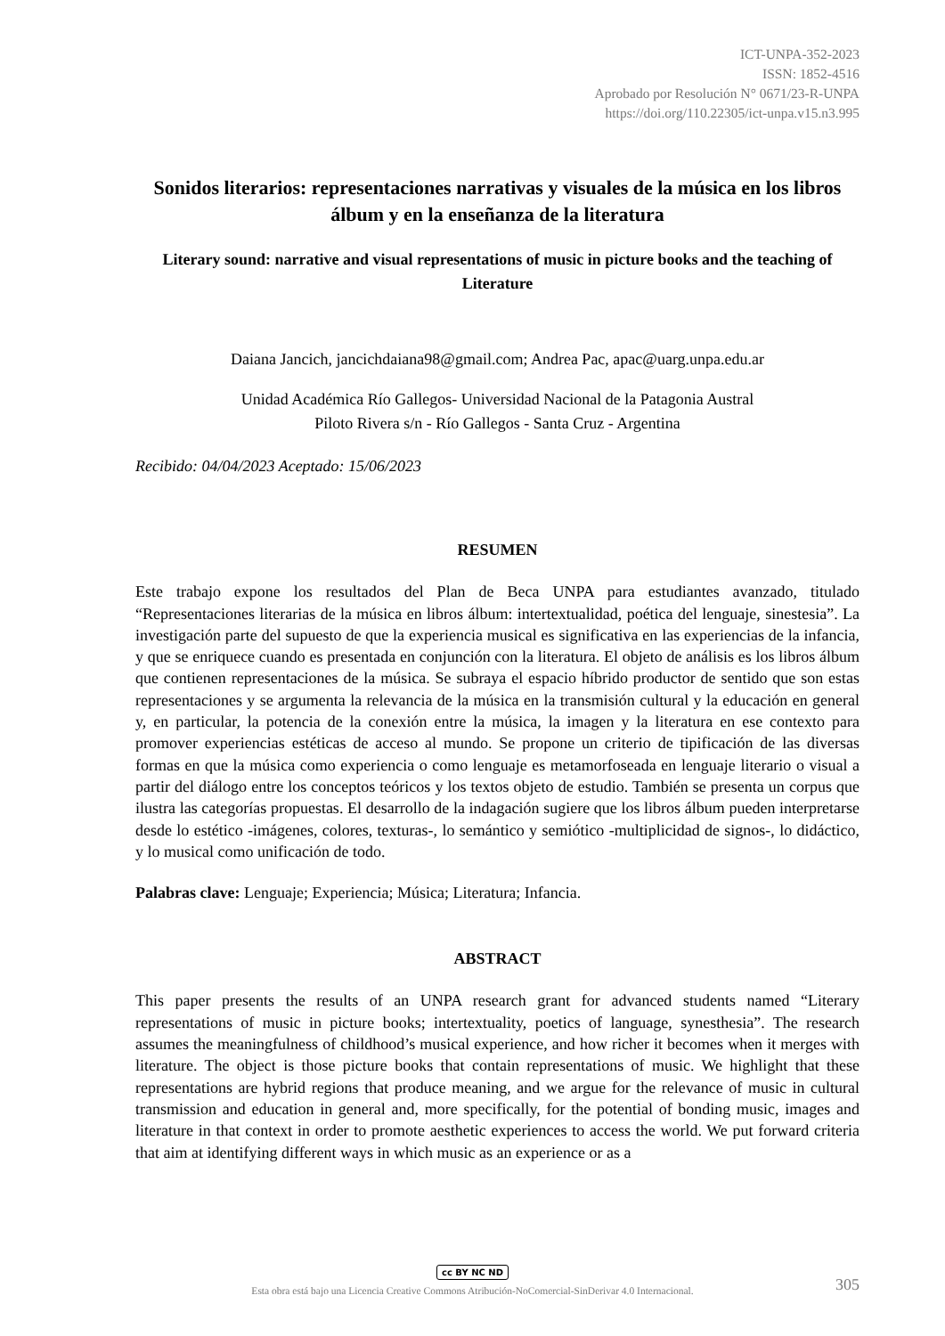ICT-UNPA-352-2023
ISSN: 1852-4516
Aprobado por Resolución N° 0671/23-R-UNPA
https://doi.org/110.22305/ict-unpa.v15.n3.995
Sonidos literarios: representaciones narrativas y visuales de la música en los libros álbum y en la enseñanza de la literatura
Literary sound: narrative and visual representations of music in picture books and the teaching of Literature
Daiana Jancich, jancichdaiana98@gmail.com; Andrea Pac, apac@uarg.unpa.edu.ar
Unidad Académica Río Gallegos- Universidad Nacional de la Patagonia Austral
Piloto Rivera s/n - Río Gallegos - Santa Cruz - Argentina
Recibido: 04/04/2023 Aceptado: 15/06/2023
RESUMEN
Este trabajo expone los resultados del Plan de Beca UNPA para estudiantes avanzado, titulado “Representaciones literarias de la música en libros álbum: intertextualidad, poética del lenguaje, sinestesia”. La investigación parte del supuesto de que la experiencia musical es significativa en las experiencias de la infancia, y que se enriquece cuando es presentada en conjunción con la literatura. El objeto de análisis es los libros álbum que contienen representaciones de la música. Se subraya el espacio híbrido productor de sentido que son estas representaciones y se argumenta la relevancia de la música en la transmisión cultural y la educación en general y, en particular, la potencia de la conexión entre la música, la imagen y la literatura en ese contexto para promover experiencias estéticas de acceso al mundo. Se propone un criterio de tipificación de las diversas formas en que la música como experiencia o como lenguaje es metamorfoseada en lenguaje literario o visual a partir del diálogo entre los conceptos teóricos y los textos objeto de estudio. También se presenta un corpus que ilustra las categorías propuestas. El desarrollo de la indagación sugiere que los libros álbum pueden interpretarse desde lo estético -imágenes, colores, texturas-, lo semántico y semiótico -multiplicidad de signos-, lo didáctico, y lo musical como unificación de todo.
Palabras clave: Lenguaje; Experiencia; Música; Literatura; Infancia.
ABSTRACT
This paper presents the results of an UNPA research grant for advanced students named “Literary representations of music in picture books; intertextuality, poetics of language, synesthesia”. The research assumes the meaningfulness of childhood’s musical experience, and how richer it becomes when it merges with literature. The object is those picture books that contain representations of music. We highlight that these representations are hybrid regions that produce meaning, and we argue for the relevance of music in cultural transmission and education in general and, more specifically, for the potential of bonding music, images and literature in that context in order to promote aesthetic experiences to access the world. We put forward criteria that aim at identifying different ways in which music as an experience or as a
cc BY NC ND
Esta obra está bajo una Licencia Creative Commons Atribución-NoComercial-SinDerivar 4.0 Internacional.
305